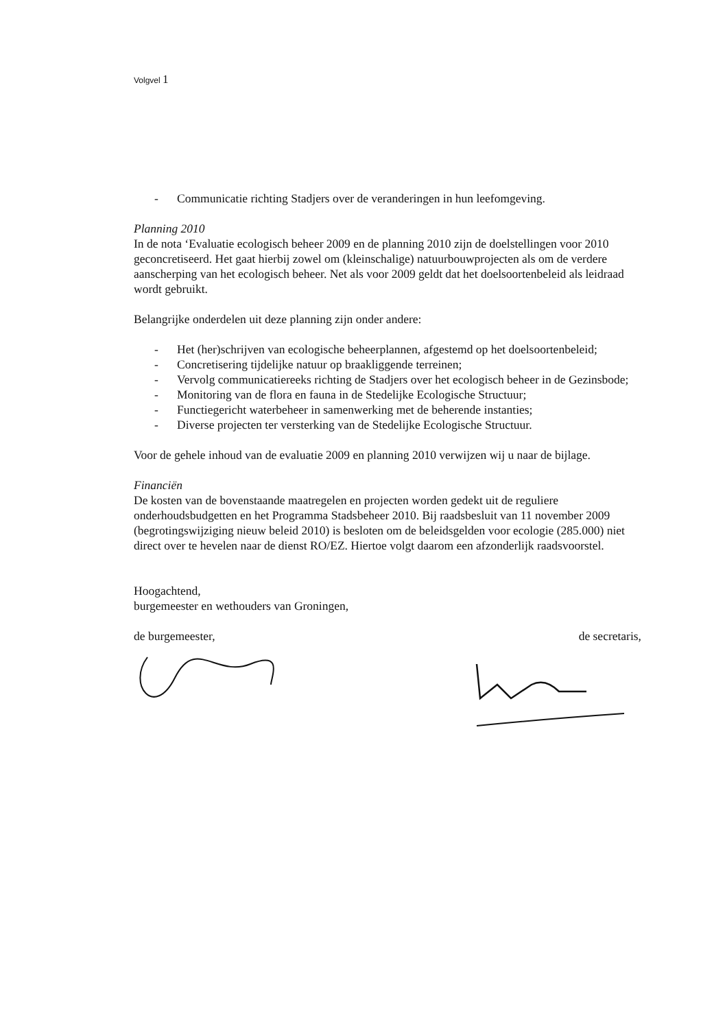Volgvel 1
- Communicatie richting Stadjers over de veranderingen in hun leefomgeving.
Planning 2010
In de nota ‘Evaluatie ecologisch beheer 2009 en de planning 2010 zijn de doelstellingen voor 2010 geconcretiseerd. Het gaat hierbij zowel om (kleinschalige) natuurbouwprojecten als om de verdere aanscherping van het ecologisch beheer. Net als voor 2009 geldt dat het doelsoortenbeleid als leidraad wordt gebruikt.
Belangrijke onderdelen uit deze planning zijn onder andere:
- Het (her)schrijven van ecologische beheerplannen, afgestemd op het doelsoortenbeleid;
- Concretisering tijdelijke natuur op braakliggende terreinen;
- Vervolg communicatiereeks richting de Stadjers over het ecologisch beheer in de Gezinsbode;
- Monitoring van de flora en fauna in de Stedelijke Ecologische Structuur;
- Functiegericht waterbeheer in samenwerking met de beherende instanties;
- Diverse projecten ter versterking van de Stedelijke Ecologische Structuur.
Voor de gehele inhoud van de evaluatie 2009 en planning 2010 verwijzen wij u naar de bijlage.
Financiën
De kosten van de bovenstaande maatregelen en projecten worden gedekt uit de reguliere onderhoudsbudgetten en het Programma Stadsbeheer 2010. Bij raadsbesluit van 11 november 2009 (begrotingswijziging nieuw beleid 2010) is besloten om de beleidsgelden voor ecologie (285.000) niet direct over te hevelen naar de dienst RO/EZ. Hiertoe volgt daarom een afzonderlijk raadsvoorstel.
Hoogachtend,
burgemeester en wethouders van Groningen,
de burgemeester, de secretaris,